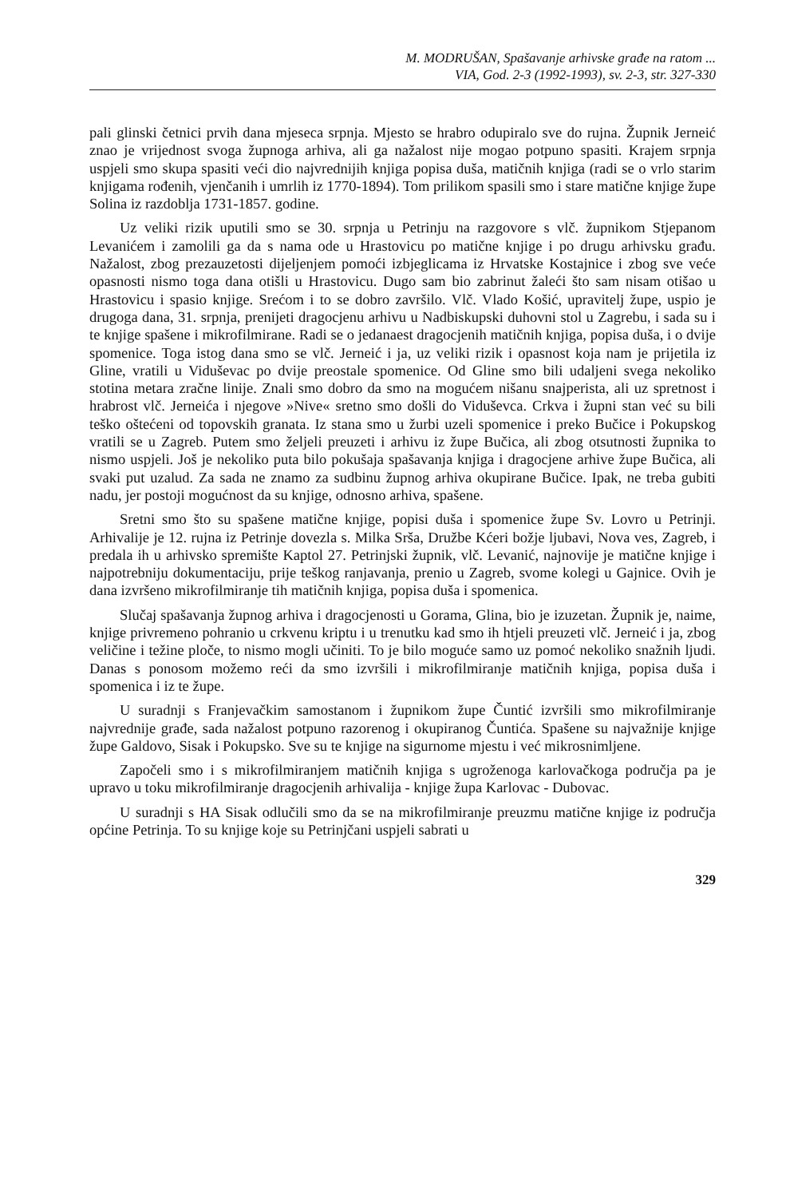M. MODRUŠAN, Spašavanje arhivske građe na ratom ...
VIA, God. 2-3 (1992-1993), sv. 2-3, str. 327-330
pali glinski četnici prvih dana mjeseca srpnja. Mjesto se hrabro odupiralo sve do rujna. Župnik Jerneić znao je vrijednost svoga župnoga arhiva, ali ga nažalost nije mogao potpuno spasiti. Krajem srpnja uspjeli smo skupa spasiti veći dio najvrednijih knjiga popisa duša, matičnih knjiga (radi se o vrlo starim knjigama rođenih, vjenčanih i umrlih iz 1770-1894). Tom prilikom spasili smo i stare matične knjige župe Solina iz razdoblja 1731-1857. godine.
Uz veliki rizik uputili smo se 30. srpnja u Petrinju na razgovore s vlč. župnikom Stjepanom Levanićem i zamolili ga da s nama ode u Hrastovicu po matične knjige i po drugu arhivsku građu. Nažalost, zbog prezauzetosti dijeljenjem pomoći izbjeglicama iz Hrvatske Kostajnice i zbog sve veće opasnosti nismo toga dana otišli u Hrastovicu. Dugo sam bio zabrinut žaleći što sam nisam otišao u Hrastovicu i spasio knjige. Srećom i to se dobro završilo. Vlč. Vlado Košić, upravitelj župe, uspio je drugoga dana, 31. srpnja, prenijeti dragocjenu arhivu u Nadbiskupski duhovni stol u Zagrebu, i sada su i te knjige spašene i mikrofilmirane. Radi se o jedanaest dragocjenih matičnih knjiga, popisa duša, i o dvije spomenice. Toga istog dana smo se vlč. Jerneić i ja, uz veliki rizik i opasnost koja nam je prijetila iz Gline, vratili u Viduševac po dvije preostale spomenice. Od Gline smo bili udaljeni svega nekoliko stotina metara zračne linije. Znali smo dobro da smo na mogućem nišanu snajperista, ali uz spretnost i hrabrost vlč. Jerneića i njegove »Nive« sretno smo došli do Viduševca. Crkva i župni stan već su bili teško oštećeni od topovskih granata. Iz stana smo u žurbi uzeli spomenice i preko Bučice i Pokupskog vratili se u Zagreb. Putem smo željeli preuzeti i arhivu iz župe Bučica, ali zbog otsutnosti župnika to nismo uspjeli. Još je nekoliko puta bilo pokušaja spašavanja knjiga i dragocjene arhive župe Bučica, ali svaki put uzalud. Za sada ne znamo za sudbinu župnog arhiva okupirane Bučice. Ipak, ne treba gubiti nadu, jer postoji mogućnost da su knjige, odnosno arhiva, spašene.
Sretni smo što su spašene matične knjige, popisi duša i spomenice župe Sv. Lovro u Petrinji. Arhivalije je 12. rujna iz Petrinje dovezla s. Milka Srša, Družbe Kćeri božje ljubavi, Nova ves, Zagreb, i predala ih u arhivsko spremište Kaptol 27. Petrinjski župnik, vlč. Levanić, najnovije je matične knjige i najpotrebniju dokumentaciju, prije teškog ranjavanja, prenio u Zagreb, svome kolegi u Gajnice. Ovih je dana izvršeno mikrofilmiranje tih matičnih knjiga, popisa duša i spomenica.
Slučaj spašavanja župnog arhiva i dragocjenosti u Gorama, Glina, bio je izuzetan. Župnik je, naime, knjige privremeno pohranio u crkvenu kriptu i u trenutku kad smo ih htjeli preuzeti vlč. Jerneić i ja, zbog veličine i težine ploče, to nismo mogli učiniti. To je bilo moguće samo uz pomoć nekoliko snažnih ljudi. Danas s ponosom možemo reći da smo izvršili i mikrofilmiranje matičnih knjiga, popisa duša i spomenica i iz te župe.
U suradnji s Franjevačkim samostanom i župnikom župe Čuntić izvršili smo mikrofilmiranje najvrednije građe, sada nažalost potpuno razorenog i okupiranog Čuntića. Spašene su najvažnije knjige župe Galdovo, Sisak i Pokupsko. Sve su te knjige na sigurnome mjestu i već mikrosnimljene.
Započeli smo i s mikrofilmiranjem matičnih knjiga s ugroženoga karlovačkoga područja pa je upravo u toku mikrofilmiranje dragocjenih arhivalija - knjige župa Karlovac - Dubovac.
U suradnji s HA Sisak odlučili smo da se na mikrofilmiranje preuzmu matične knjige iz područja općine Petrinja. To su knjige koje su Petrinjčani uspjeli sabrati u
329